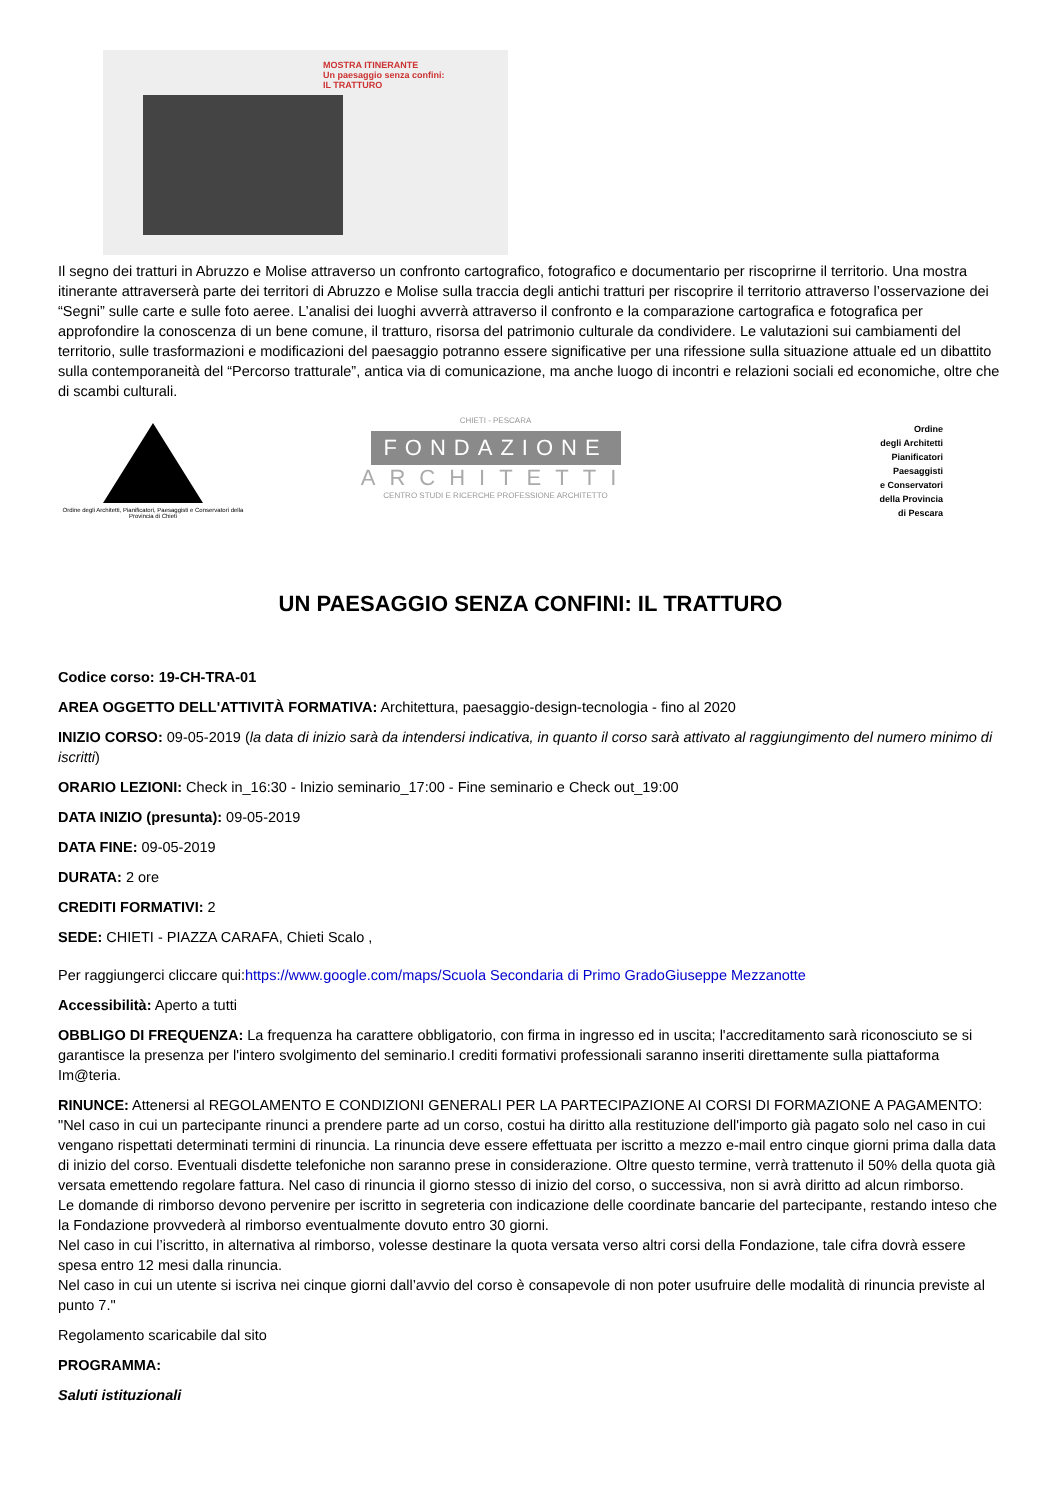MOSTRA ITINERANTE
Un paesaggio senza confini:
IL TRATTURO
Il segno dei tratturi in Abruzzo e Molise attraverso un confronto cartografico, fotografico e documentario per riscoprirne il territorio. Una mostra itinerante attraverserà parte dei territori di Abruzzo e Molise sulla traccia degli antichi tratturi per riscoprire il territorio attraverso l’osservazione dei “Segni” sulle carte e sulle foto aeree. L’analisi dei luoghi avverrà attraverso il confronto e la comparazione cartografica e fotografica per approfondire la conoscenza di un bene comune, il tratturo, risorsa del patrimonio culturale da condividere. Le valutazioni sui cambiamenti del territorio, sulle trasformazioni e modificazioni del paesaggio potranno essere significative per una rifessione sulla situazione attuale ed un dibattito sulla contemporaneità del “Percorso tratturale”, antica via di comunicazione, ma anche luogo di incontri e relazioni sociali ed economiche, oltre che di scambi culturali.
Ordine degli Architetti, Pianificatori, Paesaggisti e Conservatori della Provincia di Chieti
CHIETI - PESCARA
FONDAZIONE
ARCHITETTI
CENTRO STUDI E RICERCHE PROFESSIONE ARCHITETTO
Ordine
degli Architetti
Pianificatori
Paesaggisti
e Conservatori
della Provincia
di Pescara
UN PAESAGGIO SENZA CONFINI: IL TRATTURO
Codice corso: 19-CH-TRA-01
AREA OGGETTO DELL'ATTIVITÀ FORMATIVA: Architettura, paesaggio-design-tecnologia - fino al 2020
INIZIO CORSO: 09-05-2019 (la data di inizio sarà da intendersi indicativa, in quanto il corso sarà attivato al raggiungimento del numero minimo di iscritti)
ORARIO LEZIONI: Check in_16:30 - Inizio seminario_17:00 - Fine seminario e Check out_19:00
DATA INIZIO (presunta): 09-05-2019
DATA FINE: 09-05-2019
DURATA: 2 ore
CREDITI FORMATIVI: 2
SEDE: CHIETI - PIAZZA CARAFA, Chieti Scalo ,
Per raggiungerci cliccare qui:https://www.google.com/maps/Scuola Secondaria di Primo GradoGiuseppe Mezzanotte
Accessibilità: Aperto a tutti
OBBLIGO DI FREQUENZA: La frequenza ha carattere obbligatorio, con firma in ingresso ed in uscita; l'accreditamento sarà riconosciuto se si garantisce la presenza per l'intero svolgimento del seminario.I crediti formativi professionali saranno inseriti direttamente sulla piattaforma Im@teria.
RINUNCE: Attenersi al REGOLAMENTO E CONDIZIONI GENERALI PER LA PARTECIPAZIONE AI CORSI DI FORMAZIONE A PAGAMENTO: "Nel caso in cui un partecipante rinunci a prendere parte ad un corso, costui ha diritto alla restituzione dell'importo già pagato solo nel caso in cui vengano rispettati determinati termini di rinuncia. La rinuncia deve essere effettuata per iscritto a mezzo e-mail entro cinque giorni prima dalla data di inizio del corso. Eventuali disdette telefoniche non saranno prese in considerazione. Oltre questo termine, verrà trattenuto il 50% della quota già versata emettendo regolare fattura. Nel caso di rinuncia il giorno stesso di inizio del corso, o successiva, non si avrà diritto ad alcun rimborso.
Le domande di rimborso devono pervenire per iscritto in segreteria con indicazione delle coordinate bancarie del partecipante, restando inteso che la Fondazione provvederà al rimborso eventualmente dovuto entro 30 giorni.
Nel caso in cui l’iscritto, in alternativa al rimborso, volesse destinare la quota versata verso altri corsi della Fondazione, tale cifra dovrà essere spesa entro 12 mesi dalla rinuncia.
Nel caso in cui un utente si iscriva nei cinque giorni dall’avvio del corso è consapevole di non poter usufruire delle modalità di rinuncia previste al punto 7."
Regolamento scaricabile dal sito
PROGRAMMA:
Saluti istituzionali